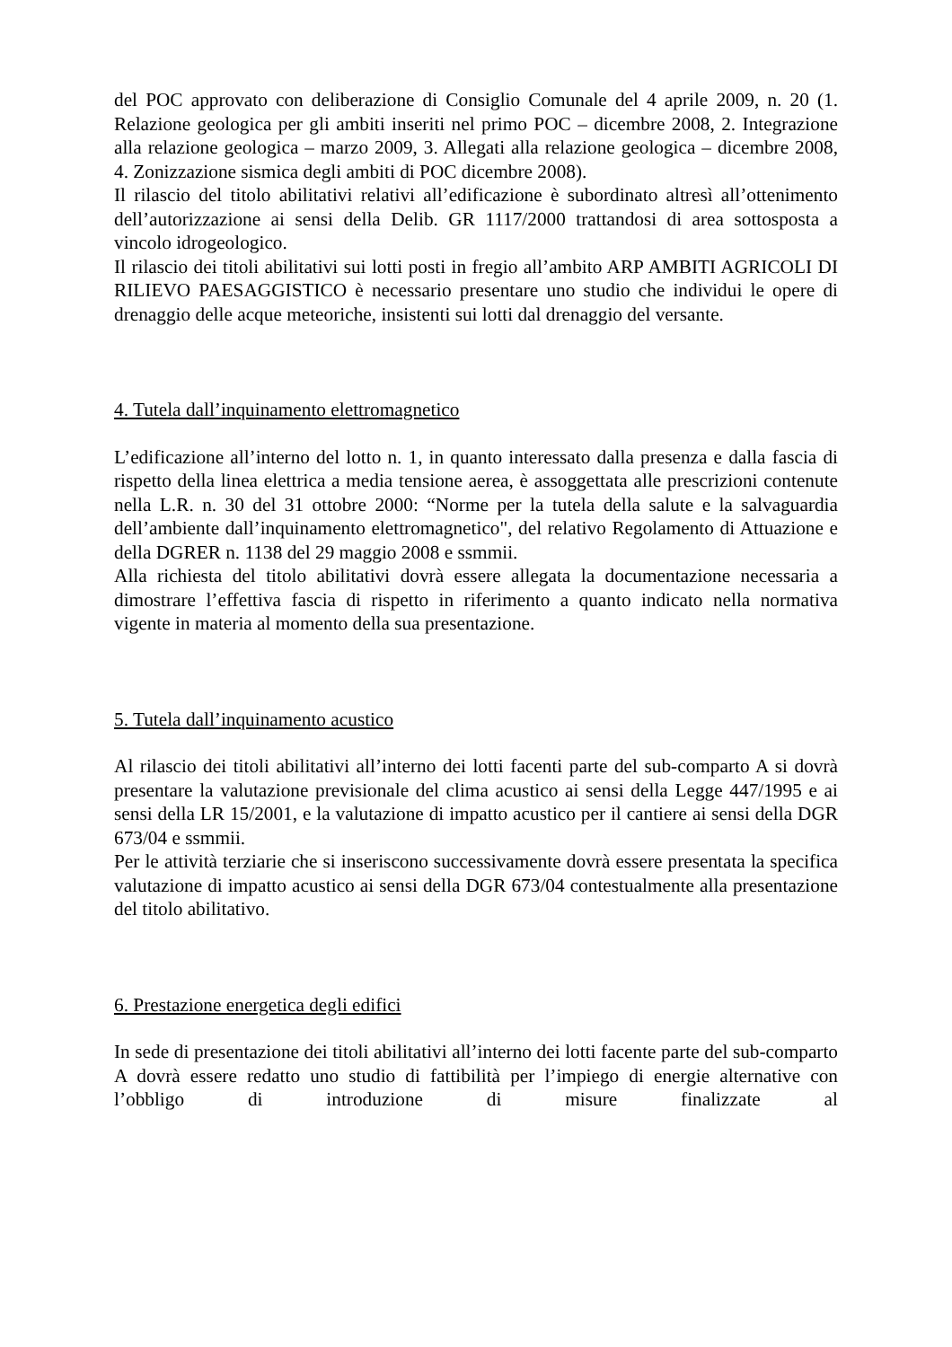del POC approvato con deliberazione di Consiglio Comunale del 4 aprile 2009, n. 20 (1. Relazione geologica per gli ambiti inseriti nel primo POC – dicembre 2008, 2. Integrazione alla relazione geologica – marzo 2009, 3. Allegati alla relazione geologica – dicembre 2008, 4. Zonizzazione sismica degli ambiti di POC dicembre 2008).
Il rilascio del titolo abilitativi relativi all’edificazione è subordinato altresì all’ottenimento dell’autorizzazione ai sensi della Delib. GR 1117/2000 trattandosi di area sottosposta a vincolo idrogeologico.
Il rilascio dei titoli abilitativi sui lotti posti in fregio all’ambito ARP AMBITI AGRICOLI DI RILIEVO PAESAGGISTICO è necessario presentare uno studio che individui le opere di drenaggio delle acque meteoriche, insistenti sui lotti dal drenaggio del versante.
4. Tutela dall’inquinamento elettromagnetico
L’edificazione all’interno del lotto n. 1, in quanto interessato dalla presenza e dalla fascia di rispetto della linea elettrica a media tensione aerea, è assoggettata alle prescrizioni contenute nella L.R. n. 30 del 31 ottobre 2000: “Norme per la tutela della salute e la salvaguardia dell’ambiente dall’inquinamento elettromagnetico", del relativo Regolamento di Attuazione e della DGRER n. 1138 del 29 maggio 2008 e ssmmii.
Alla richiesta del titolo abilitativi dovrà essere allegata la documentazione necessaria a dimostrare l’effettiva fascia di rispetto in riferimento a quanto indicato nella normativa vigente in materia al momento della sua presentazione.
5. Tutela dall’inquinamento acustico
Al rilascio dei titoli abilitativi all’interno dei lotti facenti parte del sub-comparto A si dovrà presentare la valutazione previsionale del clima acustico ai sensi della Legge 447/1995 e ai sensi della LR 15/2001, e la valutazione di impatto acustico per il cantiere ai sensi della DGR 673/04 e ssmmii.
Per le attività terziarie che si inseriscono successivamente dovrà essere presentata la specifica valutazione di impatto acustico ai sensi della DGR 673/04 contestualmente alla presentazione del titolo abilitativo.
6. Prestazione energetica degli edifici
In sede di presentazione dei titoli abilitativi all’interno dei lotti facente parte del sub-comparto A dovrà essere redatto uno studio di fattibilità per l’impiego di energie alternative con l’obbligo di introduzione di misure finalizzate al